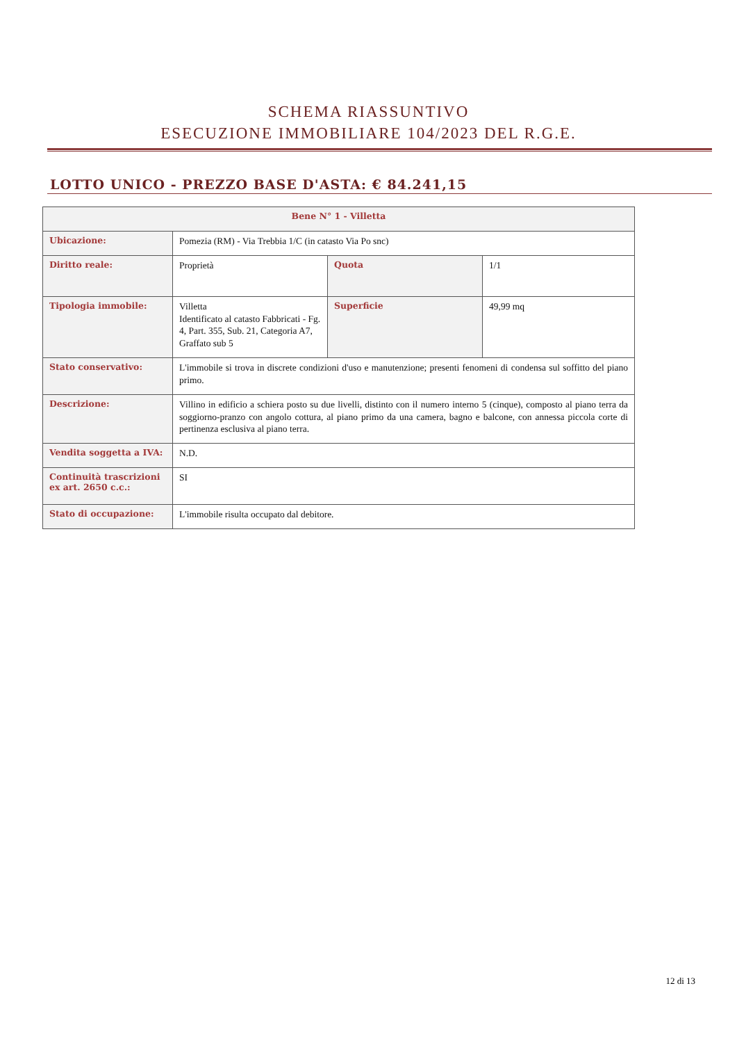SCHEMA RIASSUNTIVO
ESECUZIONE IMMOBILIARE 104/2023 DEL R.G.E.
LOTTO UNICO - PREZZO BASE D'ASTA: € 84.241,15
| Bene N° 1 - Villetta | | | |
| --- | --- | --- | --- |
| Ubicazione: | Pomezia (RM) - Via Trebbia 1/C (in catasto Via Po snc) | | |
| Diritto reale: | Proprietà | Quota | 1/1 |
| Tipologia immobile: | Villetta Identificato al catasto Fabbricati - Fg. 4, Part. 355, Sub. 21, Categoria A7, Graffato sub 5 | Superficie | 49,99 mq |
| Stato conservativo: | L'immobile si trova in discrete condizioni d'uso e manutenzione; presenti fenomeni di condensa sul soffitto del piano primo. | | |
| Descrizione: | Villino in edificio a schiera posto su due livelli, distinto con il numero interno 5 (cinque), composto al piano terra da soggiorno-pranzo con angolo cottura, al piano primo da una camera, bagno e balcone, con annessa piccola corte di pertinenza esclusiva al piano terra. | | |
| Vendita soggetta a IVA: | N.D. | | |
| Continuità trascrizioni ex art. 2650 c.c.: | SI | | |
| Stato di occupazione: | L'immobile risulta occupato dal debitore. | | |
12 di 13